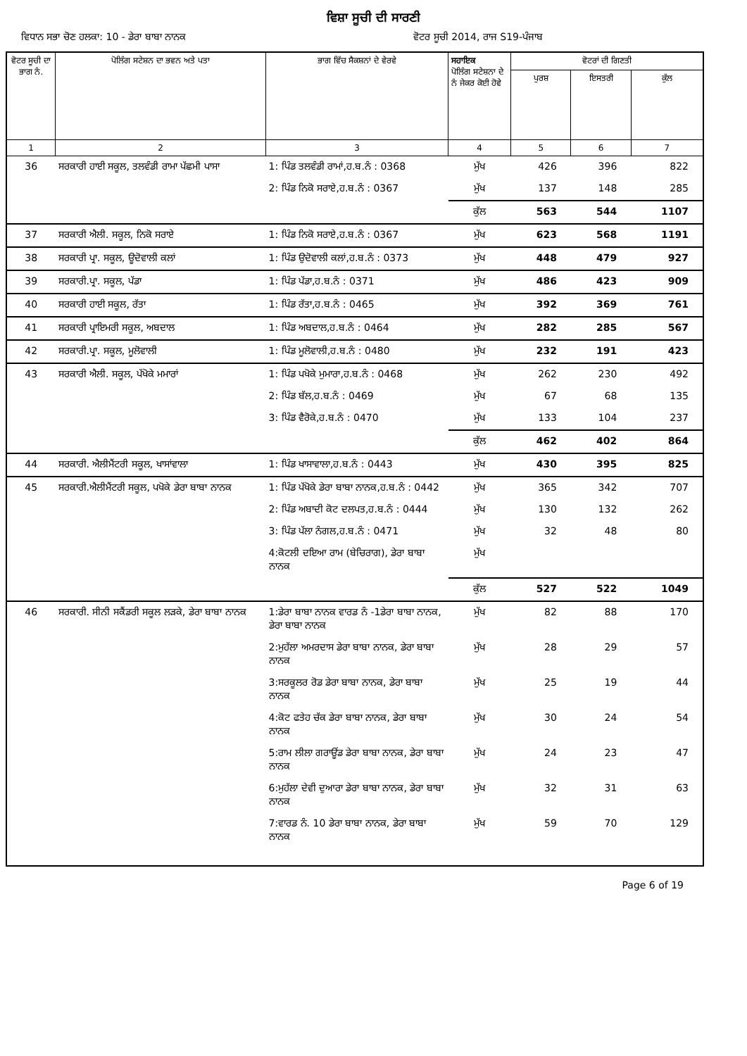ਵਿਸ਼ਾ ਸੂਚੀ ਦੀ ਸਾਰਣੀ
ਵਿਧਾਨ ਸਭਾ ਚੋਣ ਹਲਕਾ: 10 - ਡੇਰਾ ਬਾਬਾ ਨਾਨਕ ਵੋਟਰ ਸੂਚੀ 2014, ਰਾਜ S19-ਪੰਜਾਬ
| ਵੋਟਰ ਸੂਚੀ ਦਾ ਭਾਗ ਨੰ. | ਪੋਲਿੰਗ ਸਟੇਸ਼ਨ ਦਾ ਭਵਨ ਅਤੇ ਪਤਾ | ਭਾਗ ਵਿੱਚ ਸੈਕਸ਼ਨਾਂ ਦੇ ਵੇਰਵੇ | ਸਹਾਇਕ ਪੋਲਿੰਗ ਸਟੇਸ਼ਨਾ ਦੇ ਨੰ ਜੇਕਰ ਕੋਈ ਹੋਵੇ | ਵੋਟਰਾਂ ਦੀ ਗਿਣਤੀ | | |
| --- | --- | --- | --- | --- | --- | --- |
| | | | | ਪੁਰਸ਼ | ਇਸਤਰੀ | ਕੁੱਲ |
| 1 | 2 | 3 | 4 | 5 | 6 | 7 |
| 36 | ਸਰਕਾਰੀ ਹਾਈ ਸਕੂਲ, ਤਲਵੰਡੀ ਰਾਮਾ ਪੱਛਮੀ ਪਾਸਾ | 1: ਪਿੰਡ ਤਲਵੰਡੀ ਰਾਮਾਂ,ਹ.ਬ.ਨੰ : 0368 | ਮੁੱਖ | 426 | 396 | 822 |
| | | 2: ਪਿੰਡ ਨਿਕੋ ਸਰਾਏ,ਹ.ਬ.ਨੰ : 0367 | ਮੁੱਖ | 137 | 148 | 285 |
| | | | ਕੁੱਲ | 563 | 544 | 1107 |
| 37 | ਸਰਕਾਰੀ ਐਲੀ. ਸਕੂਲ, ਨਿਕੋ ਸਰਾਏ | 1: ਪਿੰਡ ਨਿਕੋ ਸਰਾਏ,ਹ.ਬ.ਨੰ : 0367 | ਮੁੱਖ | 623 | 568 | 1191 |
| 38 | ਸਰਕਾਰੀ ਪ੍ਰਾ. ਸਕੂਲ, ਊਦੋਵਾਲੀ ਕਲਾਂ | 1: ਪਿੰਡ ਉਦੋਵਾਲੀ ਕਲਾਂ,ਹ.ਬ.ਨੰ : 0373 | ਮੁੱਖ | 448 | 479 | 927 |
| 39 | ਸਰਕਾਰੀ.ਪ੍ਰਾ. ਸਕੂਲ, ਪੱਡਾ | 1: ਪਿੰਡ ਪੱਡਾ,ਹ.ਬ.ਨੰ : 0371 | ਮੁੱਖ | 486 | 423 | 909 |
| 40 | ਸਰਕਾਰੀ ਹਾਈ ਸਕੂਲ, ਰੱਤਾ | 1: ਪਿੰਡ ਰੱਤਾ,ਹ.ਬ.ਨੰ : 0465 | ਮੁੱਖ | 392 | 369 | 761 |
| 41 | ਸਰਕਾਰੀ ਪ੍ਰਾਇਮਰੀ ਸਕੂਲ, ਅਬਦਾਲ | 1: ਪਿੰਡ ਅਬਦਾਲ,ਹ.ਬ.ਨੰ : 0464 | ਮੁੱਖ | 282 | 285 | 567 |
| 42 | ਸਰਕਾਰੀ.ਪ੍ਰਾ. ਸਕੂਲ, ਮੂਲੋਵਾਲੀ | 1: ਪਿੰਡ ਮੂਲੋਵਾਲੀ,ਹ.ਬ.ਨੰ : 0480 | ਮੁੱਖ | 232 | 191 | 423 |
| 43 | ਸਰਕਾਰੀ ਐਲੀ. ਸਕੂਲ, ਪੱਖੋਕੇ ਮਮਾਰਾਂ | 1: ਪਿੰਡ ਪਖੋਕੇ ਮੁਮਾਰਾ,ਹ.ਬ.ਨੰ : 0468 | ਮੁੱਖ | 262 | 230 | 492 |
| | | 2: ਪਿੰਡ ਬੱਲ,ਹ.ਬ.ਨੰ : 0469 | ਮੁੱਖ | 67 | 68 | 135 |
| | | 3: ਪਿੰਡ ਵੈਰੋਕੇ,ਹ.ਬ.ਨੰ : 0470 | ਮੁੱਖ | 133 | 104 | 237 |
| | | | ਕੁੱਲ | 462 | 402 | 864 |
| 44 | ਸਰਕਾਰੀ. ਐਲੀਮੈਂਟਰੀ ਸਕੂਲ, ਖਾਸਾਂਵਾਲਾ | 1: ਪਿੰਡ ਖਾਸਾਵਾਲਾ,ਹ.ਬ.ਨੰ : 0443 | ਮੁੱਖ | 430 | 395 | 825 |
| 45 | ਸਰਕਾਰੀ.ਐਲੀਮੈਂਟਰੀ ਸਕੂਲ, ਪਖੋਕੇ ਡੇਰਾ ਬਾਬਾ ਨਾਨਕ | 1: ਪਿੰਡ ਪੱਖੋਕੇ ਡੇਰਾ ਬਾਬਾ ਨਾਨਕ,ਹ.ਬ.ਨੰ : 0442 | ਮੁੱਖ | 365 | 342 | 707 |
| | | 2: ਪਿੰਡ ਅਬਾਦੀ ਕੋਟ ਦਲਪਤ,ਹ.ਬ.ਨੰ : 0444 | ਮੁੱਖ | 130 | 132 | 262 |
| | | 3: ਪਿੰਡ ਪੱਲਾ ਨੰਗਲ,ਹ.ਬ.ਨੰ : 0471 | ਮੁੱਖ | 32 | 48 | 80 |
| | | 4:ਕੋਟਲੀ ਦਇਆ ਰਾਮ (ਬੇਚਿਰਾਗ), ਡੇਰਾ ਬਾਬਾ ਨਾਨਕ | ਮੁੱਖ | | | |
| | | | ਕੁੱਲ | 527 | 522 | 1049 |
| 46 | ਸਰਕਾਰੀ. ਸੀਨੀ ਸਕੈਂਡਰੀ ਸਕੂਲ ਲੜਕੇ, ਡੇਰਾ ਬਾਬਾ ਨਾਨਕ | 1:ਡੇਰਾ ਬਾਬਾ ਨਾਨਕ ਵਾਰਡ ਨੰ -1ਡੇਰਾ ਬਾਬਾ ਨਾਨਕ, ਡੇਰਾ ਬਾਬਾ ਨਾਨਕ | ਮੁੱਖ | 82 | 88 | 170 |
| | | 2:ਮੁਹੱਲਾ ਅਮਰਦਾਸ ਡੇਰਾ ਬਾਬਾ ਨਾਨਕ, ਡੇਰਾ ਬਾਬਾ ਨਾਨਕ | ਮੁੱਖ | 28 | 29 | 57 |
| | | 3:ਸਰਕੂਲਰ ਰੋਡ ਡੇਰਾ ਬਾਬਾ ਨਾਨਕ, ਡੇਰਾ ਬਾਬਾ ਨਾਨਕ | ਮੁੱਖ | 25 | 19 | 44 |
| | | 4:ਕੋਟ ਫਤੇਹ ਚੱਕ ਡੇਰਾ ਬਾਬਾ ਨਾਨਕ, ਡੇਰਾ ਬਾਬਾ ਨਾਨਕ | ਮੁੱਖ | 30 | 24 | 54 |
| | | 5:ਰਾਮ ਲੀਲਾ ਗਰਾਊਂਡ ਡੇਰਾ ਬਾਬਾ ਨਾਨਕ, ਡੇਰਾ ਬਾਬਾ ਨਾਨਕ | ਮੁੱਖ | 24 | 23 | 47 |
| | | 6:ਮੁਹੱਲਾ ਦੇਵੀ ਦੁਆਰਾ ਡੇਰਾ ਬਾਬਾ ਨਾਨਕ, ਡੇਰਾ ਬਾਬਾ ਨਾਨਕ | ਮੁੱਖ | 32 | 31 | 63 |
| | | 7:ਵਾਰਡ ਨੰ. 10 ਡੇਰਾ ਬਾਬਾ ਨਾਨਕ, ਡੇਰਾ ਬਾਬਾ ਨਾਨਕ | ਮੁੱਖ | 59 | 70 | 129 |
Page 6 of 19